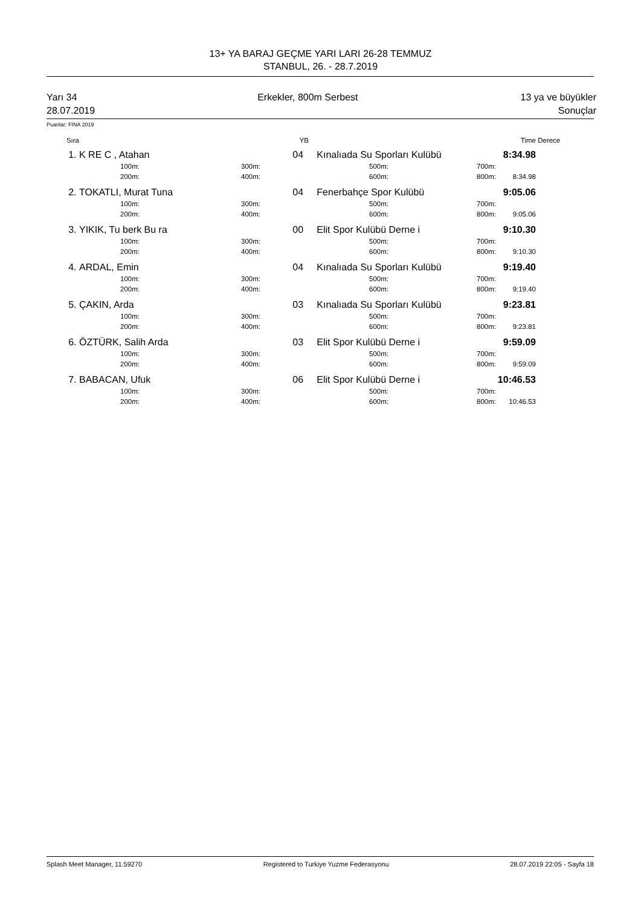13+ YA BARAJ GEÇME YARI LARI 26-28 TEMMUZ
STANBUL, 26. - 28.7.2019
Yarı 34
28.07.2019
Erkekler, 800m Serbest 13 ya ve büyükler
Sonuçlar
Puanlar: FINA 2019
| Sıra | | | YB | | | | Time | Derece |
| --- | --- | --- | --- | --- | --- | --- | --- | --- |
| 1. | K RE C , Atahan | | 04 | Kınalıada Su Sporları Kulübü | | | 8:34.98 | |
| | 100m: | 300m: | | | 500m: | 700m: | | |
| | 200m: | 400m: | | | 600m: | 800m: | 8:34.98 | |
| 2. | TOKATLI, Murat Tuna | | 04 | Fenerbahçe Spor Kulübü | | | 9:05.06 | |
| | 100m: | 300m: | | | 500m: | 700m: | | |
| | 200m: | 400m: | | | 600m: | 800m: | 9:05.06 | |
| 3. | YIKIK, Tu berk Bu ra | | 00 | Elit Spor Kulübü Derne i | | | 9:10.30 | |
| | 100m: | 300m: | | | 500m: | 700m: | | |
| | 200m: | 400m: | | | 600m: | 800m: | 9:10.30 | |
| 4. | ARDAL, Emin | | 04 | Kınalıada Su Sporları Kulübü | | | 9:19.40 | |
| | 100m: | 300m: | | | 500m: | 700m: | | |
| | 200m: | 400m: | | | 600m: | 800m: | 9:19.40 | |
| 5. | ÇAKIN, Arda | | 03 | Kınalıada Su Sporları Kulübü | | | 9:23.81 | |
| | 100m: | 300m: | | | 500m: | 700m: | | |
| | 200m: | 400m: | | | 600m: | 800m: | 9:23.81 | |
| 6. | ÖZTÜRK, Salih Arda | | 03 | Elit Spor Kulübü Derne i | | | 9:59.09 | |
| | 100m: | 300m: | | | 500m: | 700m: | | |
| | 200m: | 400m: | | | 600m: | 800m: | 9:59.09 | |
| 7. | BABACAN, Ufuk | | 06 | Elit Spor Kulübü Derne i | | | 10:46.53 | |
| | 100m: | 300m: | | | 500m: | 700m: | | |
| | 200m: | 400m: | | | 600m: | 800m: | 10:46.53 | |
Splash Meet Manager, 11.59270 Registered to Turkiye Yuzme Federasyonu 28.07.2019 22:05 - Sayfa 18